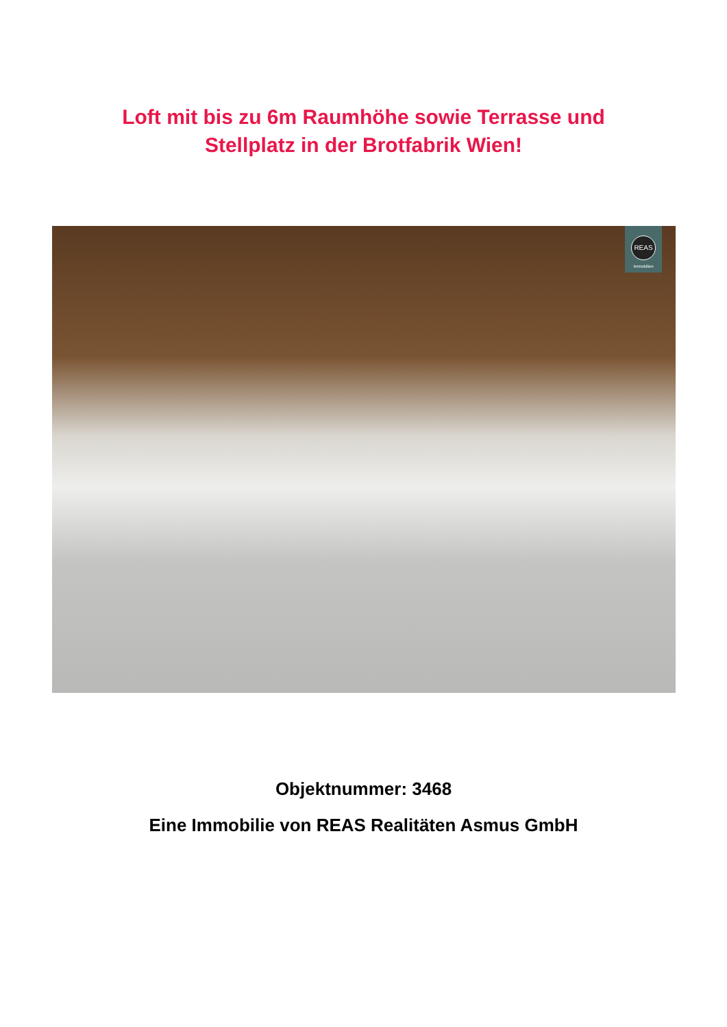Loft mit bis zu 6m Raumhöhe sowie Terrasse und
Stellplatz in der Brotfabrik Wien!
REAS
Immobilien
Objektnummer: 3468
Eine Immobilie von REAS Realitäten Asmus GmbH